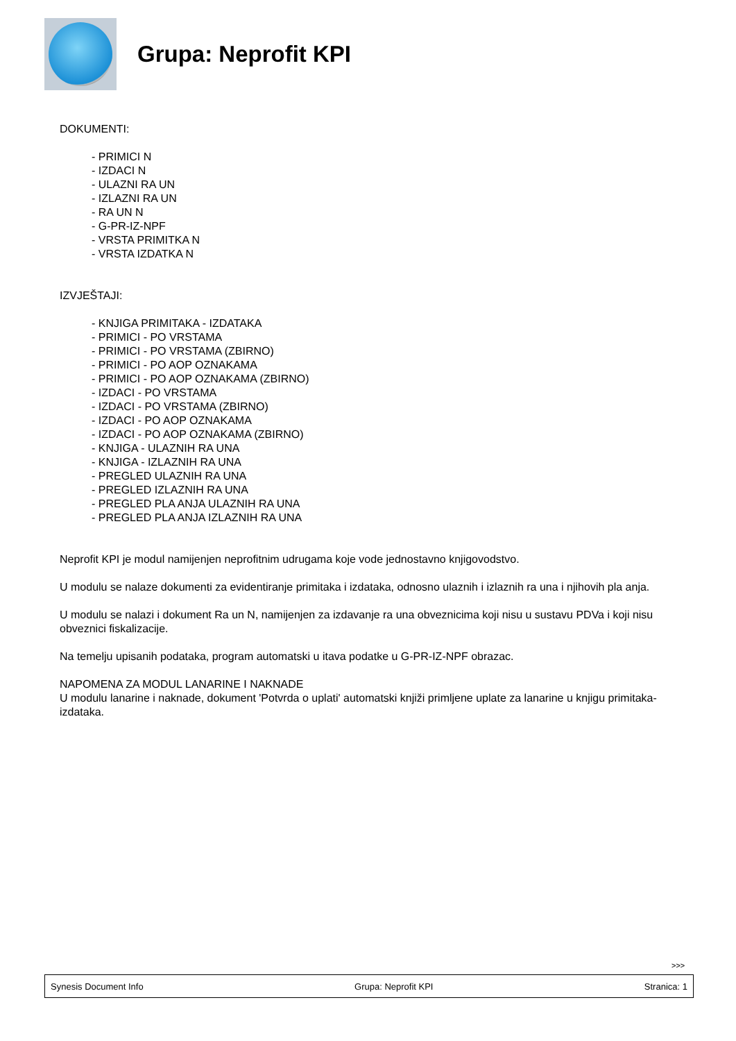Grupa: Neprofit KPI
DOKUMENTI:
- PRIMICI N
- IZDACI N
- ULAZNI RA UN
- IZLAZNI RA UN
- RA UN N
- G-PR-IZ-NPF
- VRSTA PRIMITKA N
- VRSTA IZDATKA N
IZVJEŠTAJI:
- KNJIGA PRIMITAKA - IZDATAKA
- PRIMICI - PO VRSTAMA
- PRIMICI - PO VRSTAMA (ZBIRNO)
- PRIMICI - PO AOP OZNAKAMA
- PRIMICI - PO AOP OZNAKAMA (ZBIRNO)
- IZDACI - PO VRSTAMA
- IZDACI - PO VRSTAMA (ZBIRNO)
- IZDACI - PO AOP OZNAKAMA
- IZDACI - PO AOP OZNAKAMA (ZBIRNO)
- KNJIGA - ULAZNIH RA UNA
- KNJIGA - IZLAZNIH RA UNA
- PREGLED ULAZNIH RA UNA
- PREGLED IZLAZNIH RA UNA
- PREGLED PLA ANJA ULAZNIH RA UNA
- PREGLED PLA ANJA IZLAZNIH RA UNA
Neprofit KPI je modul namijenjen neprofitnim udrugama koje vode jednostavno knjigovodstvo.
U modulu se nalaze dokumenti za evidentiranje primitaka i izdataka, odnosno ulaznih i izlaznih ra una i njihovih pla anja.
U modulu se nalazi i dokument Ra un N, namijenjen za izdavanje ra una obveznicima koji nisu u sustavu PDVa i koji nisu obveznici fiskalizacije.
Na temelju upisanih podataka, program automatski u itava podatke u G-PR-IZ-NPF obrazac.
NAPOMENA ZA MODUL LANARINE I NAKNADE
U modulu lanarine i naknade, dokument 'Potvrda o uplati' automatski knjiži primljene uplate za lanarine u knjigu primitaka-izdataka.
>>>
Synesis Document Info Grupa: Neprofit KPI Stranica: 1